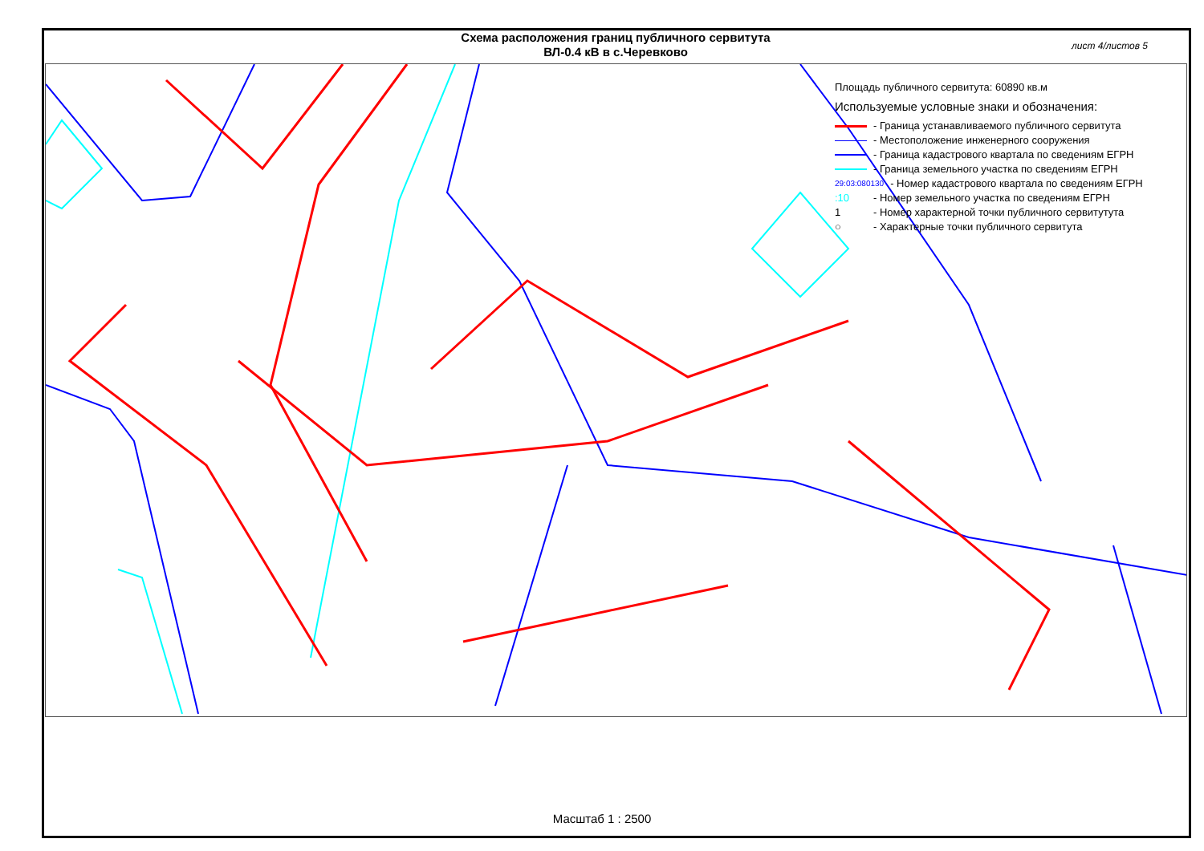Схема расположения границ публичного сервитута
ВЛ-0.4 кВ в с.Черевково
лист 4/листов 5
Площадь публичного сервитута: 60890 кв.м
Используемые условные знаки и обозначения:
- Граница устанавливаемого публичного сервитута
- Местоположение инженерного сооружения
- Граница кадастрового квартала по сведениям ЕГРН
- Граница земельного участка по сведениям ЕГРН
29:03:080130 - Номер кадастрового квартала по сведениям ЕГРН
:10 - Номер земельного участка по сведениям ЕГРН
1 - Номер характерной точки публичного сервитутута
○ - Характерные точки публичного сервитута
Масштаб 1 : 2500